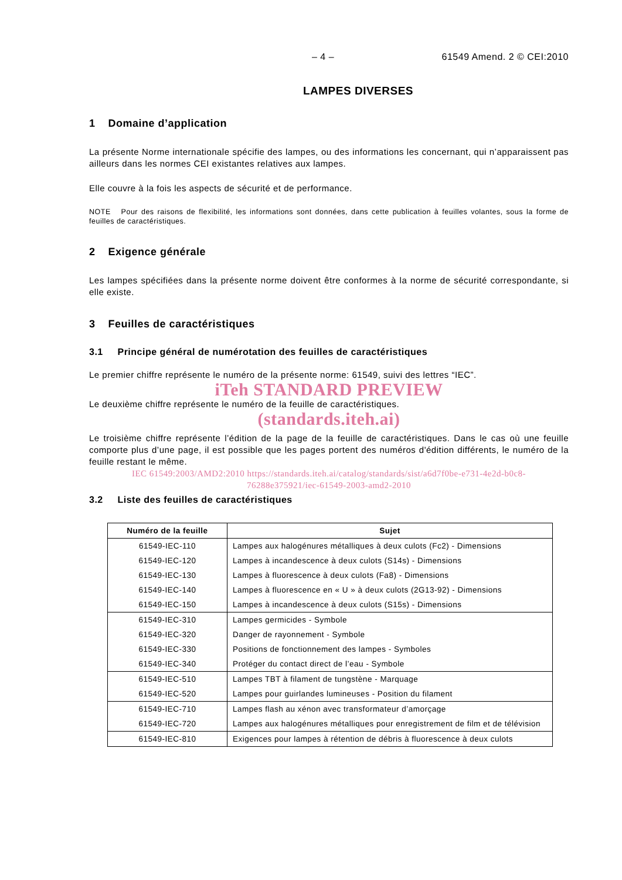– 4 – 61549 Amend. 2 © CEI:2010
LAMPES DIVERSES
1 Domaine d’application
La présente Norme internationale spécifie des lampes, ou des informations les concernant, qui n’apparaissent pas ailleurs dans les normes CEI existantes relatives aux lampes.
Elle couvre à la fois les aspects de sécurité et de performance.
NOTE Pour des raisons de flexibilité, les informations sont données, dans cette publication à feuilles volantes, sous la forme de feuilles de caractéristiques.
2 Exigence générale
Les lampes spécifiées dans la présente norme doivent être conformes à la norme de sécurité correspondante, si elle existe.
3 Feuilles de caractéristiques
3.1 Principe général de numérotation des feuilles de caractéristiques
Le premier chiffre représente le numéro de la présente norme: 61549, suivi des lettres “IEC”.
iTeh STANDARD PREVIEW
Le deuxième chiffre représente le numéro de la feuille de caractéristiques.
(standards.iteh.ai)
Le troisième chiffre représente l’édition de la page de la feuille de caractéristiques. Dans le cas où une feuille comporte plus d’une page, il est possible que les pages portent des numéros d'édition différents, le numéro de la feuille restant le même.
IEC 61549:2003/AMD2:2010 https://standards.iteh.ai/catalog/standards/sist/a6d7f0be-e731-4e2d-b0c8-
76288e375921/iec-61549-2003-amd2-2010
3.2 Liste des feuilles de caractéristiques
| Numéro de la feuille | Sujet |
| --- | --- |
| 61549-IEC-110 | Lampes aux halogénures métalliques à deux culots (Fc2) - Dimensions |
| 61549-IEC-120 | Lampes à incandescence à deux culots (S14s) - Dimensions |
| 61549-IEC-130 | Lampes à fluorescence à deux culots (Fa8) - Dimensions |
| 61549-IEC-140 | Lampes à fluorescence en « U » à deux culots (2G13-92) - Dimensions |
| 61549-IEC-150 | Lampes à incandescence à deux culots (S15s) - Dimensions |
| 61549-IEC-310 | Lampes germicides - Symbole |
| 61549-IEC-320 | Danger de rayonnement - Symbole |
| 61549-IEC-330 | Positions de fonctionnement des lampes - Symboles |
| 61549-IEC-340 | Protéger du contact direct de l’eau - Symbole |
| 61549-IEC-510 | Lampes TBT à filament de tungstène - Marquage |
| 61549-IEC-520 | Lampes pour guirlandes lumineuses - Position du filament |
| 61549-IEC-710 | Lampes flash au xénon avec transformateur d’amorçage |
| 61549-IEC-720 | Lampes aux halogénures métalliques pour enregistrement de film et de télévision |
| 61549-IEC-810 | Exigences pour lampes à rétention de débris à fluorescence à deux culots |